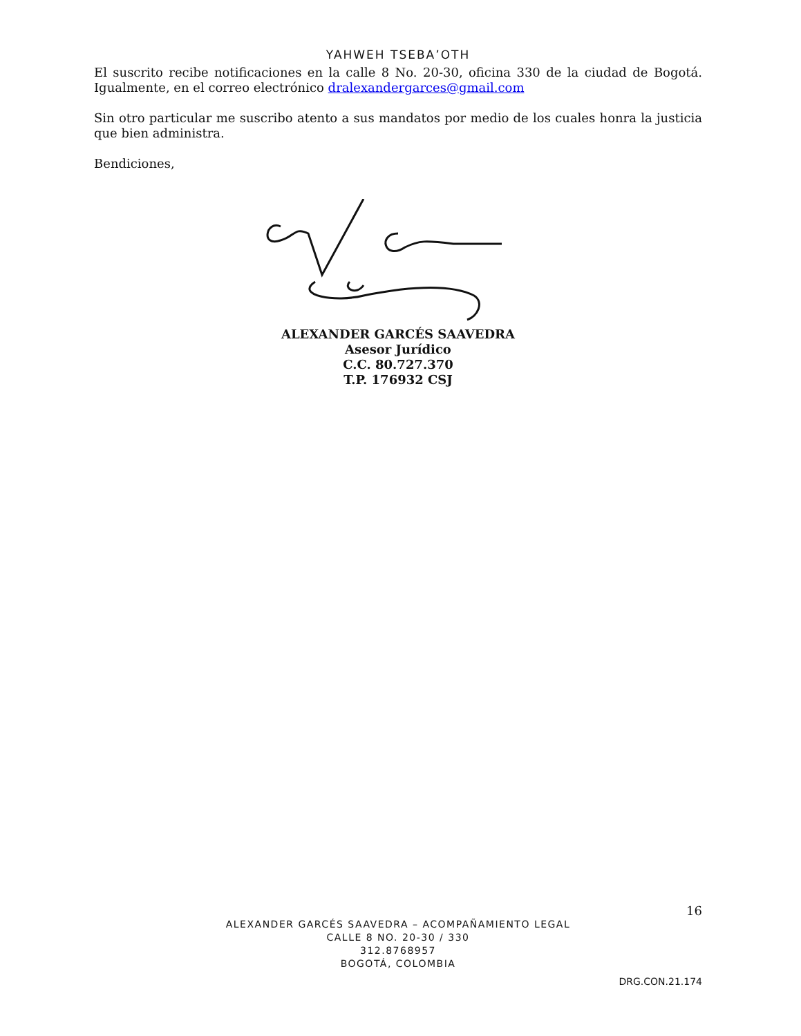YAHWEH TSEBA’OTH
El suscrito recibe notificaciones en la calle 8 No. 20-30, oficina 330 de la ciudad de Bogotá. Igualmente, en el correo electrónico dralexandergarces@gmail.com
Sin otro particular me suscribo atento a sus mandatos por medio de los cuales honra la justicia que bien administra.
Bendiciones,
ALEXANDER GARCÉS SAAVEDRA
Asesor Jurídico
C.C. 80.727.370
T.P. 176932 CSJ
16
ALEXANDER GARCÉS SAAVEDRA – ACOMPAÑAMIENTO LEGAL
CALLE 8 NO. 20-30 / 330
312.8768957
BOGOTÁ, COLOMBIA
DRG.CON.21.174